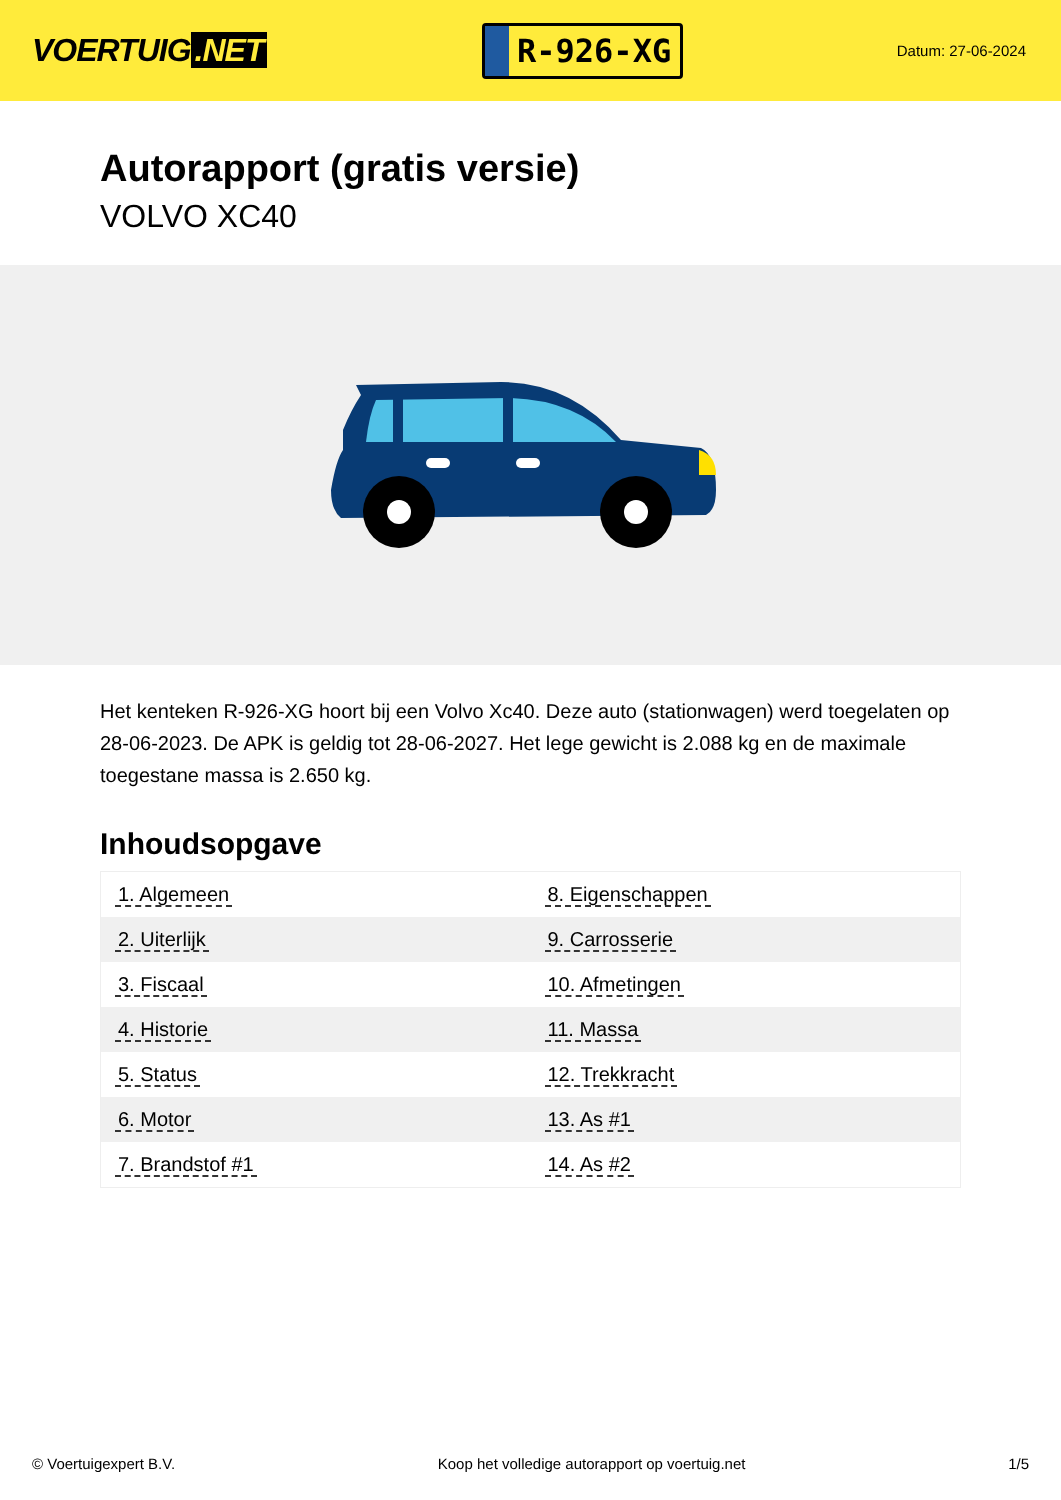VOERTUIG.NET
R-926-XG
Datum: 27-06-2024
Autorapport (gratis versie)
VOLVO XC40
Het kenteken R-926-XG hoort bij een Volvo Xc40. Deze auto (stationwagen) werd toegelaten op 28-06-2023. De APK is geldig tot 28-06-2027. Het lege gewicht is 2.088 kg en de maximale toegestane massa is 2.650 kg.
Inhoudsopgave
| 1. Algemeen | 8. Eigenschappen |
| 2. Uiterlijk | 9. Carrosserie |
| 3. Fiscaal | 10. Afmetingen |
| 4. Historie | 11. Massa |
| 5. Status | 12. Trekkracht |
| 6. Motor | 13. As #1 |
| 7. Brandstof #1 | 14. As #2 |
© Voertuigexpert B.V. Koop het volledige autorapport op voertuig.net 1/5